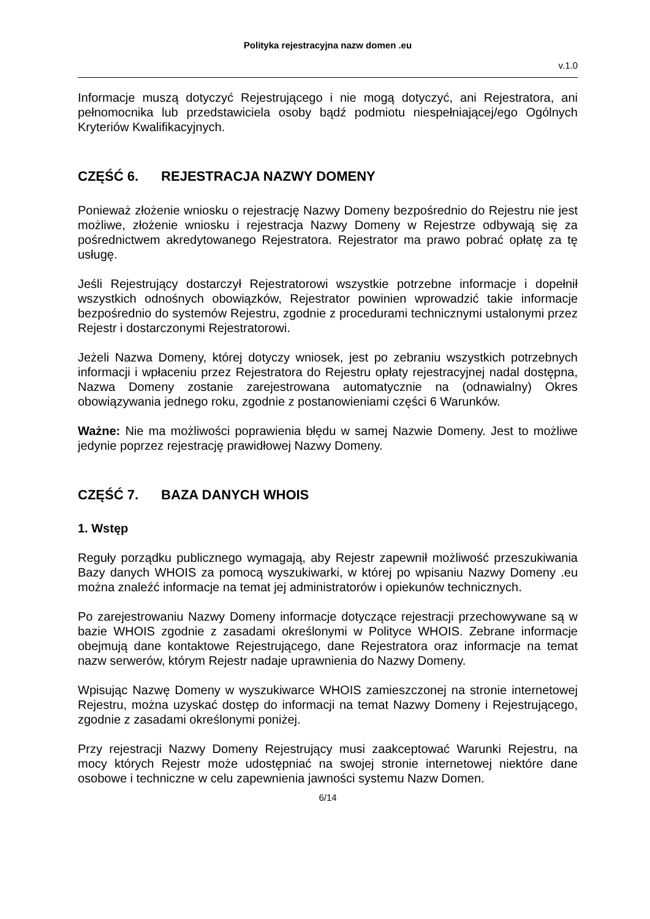Polityka rejestracyjna nazw domen .eu
v.1.0
Informacje muszą dotyczyć Rejestrującego i nie mogą dotyczyć, ani Rejestratora, ani pełnomocnika lub przedstawiciela osoby bądź podmiotu niespełniającej/ego Ogólnych Kryteriów Kwalifikacyjnych.
CZĘŚĆ 6. REJESTRACJA NAZWY DOMENY
Ponieważ złożenie wniosku o rejestrację Nazwy Domeny bezpośrednio do Rejestru nie jest możliwe, złożenie wniosku i rejestracja Nazwy Domeny w Rejestrze odbywają się za pośrednictwem akredytowanego Rejestratora. Rejestrator ma prawo pobrać opłatę za tę usługę.
Jeśli Rejestrujący dostarczył Rejestratorowi wszystkie potrzebne informacje i dopełnił wszystkich odnośnych obowiązków, Rejestrator powinien wprowadzić takie informacje bezpośrednio do systemów Rejestru, zgodnie z procedurami technicznymi ustalonymi przez Rejestr i dostarczonymi Rejestratorowi.
Jeżeli Nazwa Domeny, której dotyczy wniosek, jest po zebraniu wszystkich potrzebnych informacji i wpłaceniu przez Rejestratora do Rejestru opłaty rejestracyjnej nadal dostępna, Nazwa Domeny zostanie zarejestrowana automatycznie na (odnawialny) Okres obowiązywania jednego roku, zgodnie z postanowieniami części 6 Warunków.
Ważne: Nie ma możliwości poprawienia błędu w samej Nazwie Domeny. Jest to możliwe jedynie poprzez rejestrację prawidłowej Nazwy Domeny.
CZĘŚĆ 7. BAZA DANYCH WHOIS
1. Wstęp
Reguły porządku publicznego wymagają, aby Rejestr zapewnił możliwość przeszukiwania Bazy danych WHOIS za pomocą wyszukiwarki, w której po wpisaniu Nazwy Domeny .eu można znaleźć informacje na temat jej administratorów i opiekunów technicznych.
Po zarejestrowaniu Nazwy Domeny informacje dotyczące rejestracji przechowywane są w bazie WHOIS zgodnie z zasadami określonymi w Polityce WHOIS. Zebrane informacje obejmują dane kontaktowe Rejestrującego, dane Rejestratora oraz informacje na temat nazw serwerów, którym Rejestr nadaje uprawnienia do Nazwy Domeny.
Wpisując Nazwę Domeny w wyszukiwarce WHOIS zamieszczonej na stronie internetowej Rejestru, można uzyskać dostęp do informacji na temat Nazwy Domeny i Rejestrującego, zgodnie z zasadami określonymi poniżej.
Przy rejestracji Nazwy Domeny Rejestrujący musi zaakceptować Warunki Rejestru, na mocy których Rejestr może udostępniać na swojej stronie internetowej niektóre dane osobowe i techniczne w celu zapewnienia jawności systemu Nazw Domen.
6/14